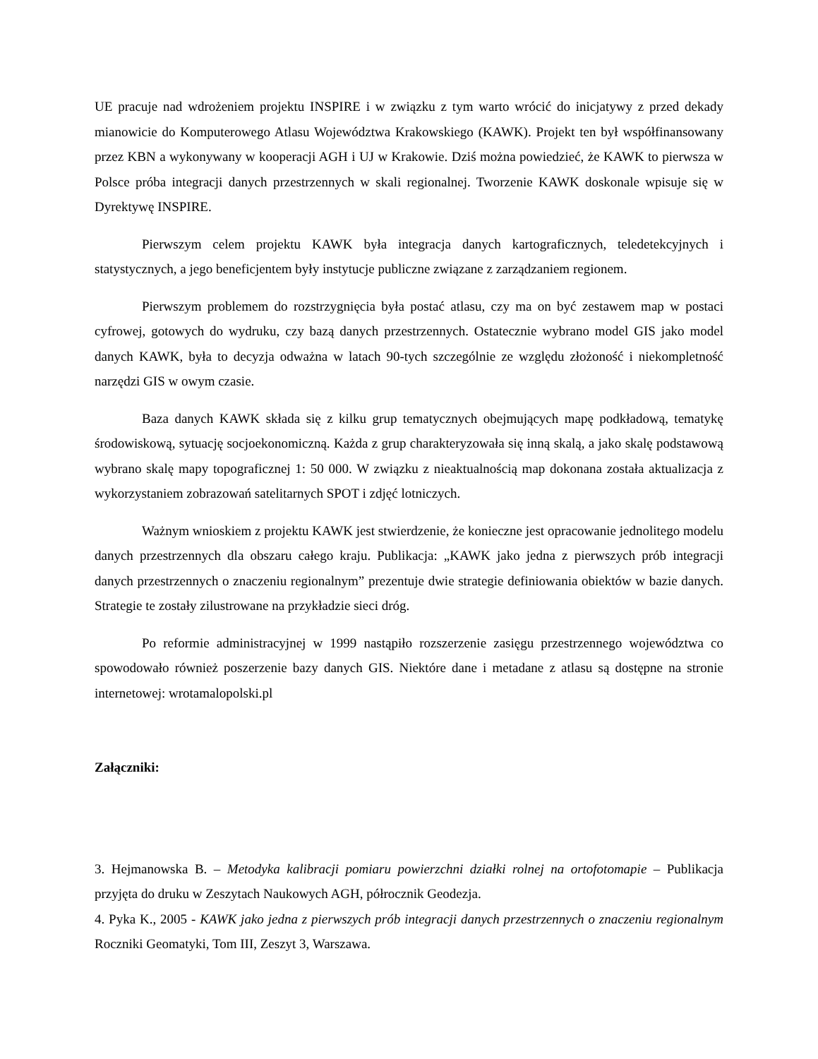UE pracuje nad wdrożeniem projektu INSPIRE i w związku z tym warto wrócić do inicjatywy z przed dekady mianowicie do Komputerowego Atlasu Województwa Krakowskiego (KAWK). Projekt ten był współfinansowany przez KBN a wykonywany w kooperacji AGH i UJ w Krakowie. Dziś można powiedzieć, że KAWK to pierwsza w Polsce próba integracji danych przestrzennych w skali regionalnej. Tworzenie KAWK doskonale wpisuje się w Dyrektywę INSPIRE.
Pierwszym celem projektu KAWK była integracja danych kartograficznych, teledetekcyjnych i statystycznych, a jego beneficjentem były instytucje publiczne związane z zarządzaniem regionem.
Pierwszym problemem do rozstrzygnięcia była postać atlasu, czy ma on być zestawem map w postaci cyfrowej, gotowych do wydruku, czy bazą danych przestrzennych. Ostatecznie wybrano model GIS jako model danych KAWK, była to decyzja odważna w latach 90-tych szczególnie ze względu złożoność i niekompletność narzędzi GIS w owym czasie.
Baza danych KAWK składa się z kilku grup tematycznych obejmujących mapę podkładową, tematykę środowiskową, sytuację socjoekonomiczną. Każda z grup charakteryzowała się inną skalą, a jako skalę podstawową wybrano skalę mapy topograficznej 1: 50 000. W związku z nieaktualnością map dokonana została aktualizacja z wykorzystaniem zobrazowań satelitarnych SPOT i zdjęć lotniczych.
Ważnym wnioskiem z projektu KAWK jest stwierdzenie, że konieczne jest opracowanie jednolitego modelu danych przestrzennych dla obszaru całego kraju. Publikacja: „KAWK jako jedna z pierwszych prób integracji danych przestrzennych o znaczeniu regionalnym” prezentuje dwie strategie definiowania obiektów w bazie danych. Strategie te zostały zilustrowane na przykładzie sieci dróg.
Po reformie administracyjnej w 1999 nastąpiło rozszerzenie zasięgu przestrzennego województwa co spowodowało również poszerzenie bazy danych GIS. Niektóre dane i metadane z atlasu są dostępne na stronie internetowej: wrotamalopolski.pl
Załączniki:
3. Hejmanowska B. – Metodyka kalibracji pomiaru powierzchni działki rolnej na ortofotomapie – Publikacja przyjęta do druku w Zeszytach Naukowych AGH, półrocznik Geodezja.
4. Pyka K., 2005 - KAWK jako jedna z pierwszych prób integracji danych przestrzennych o znaczeniu regionalnym Roczniki Geomatyki, Tom III, Zeszyt 3, Warszawa.